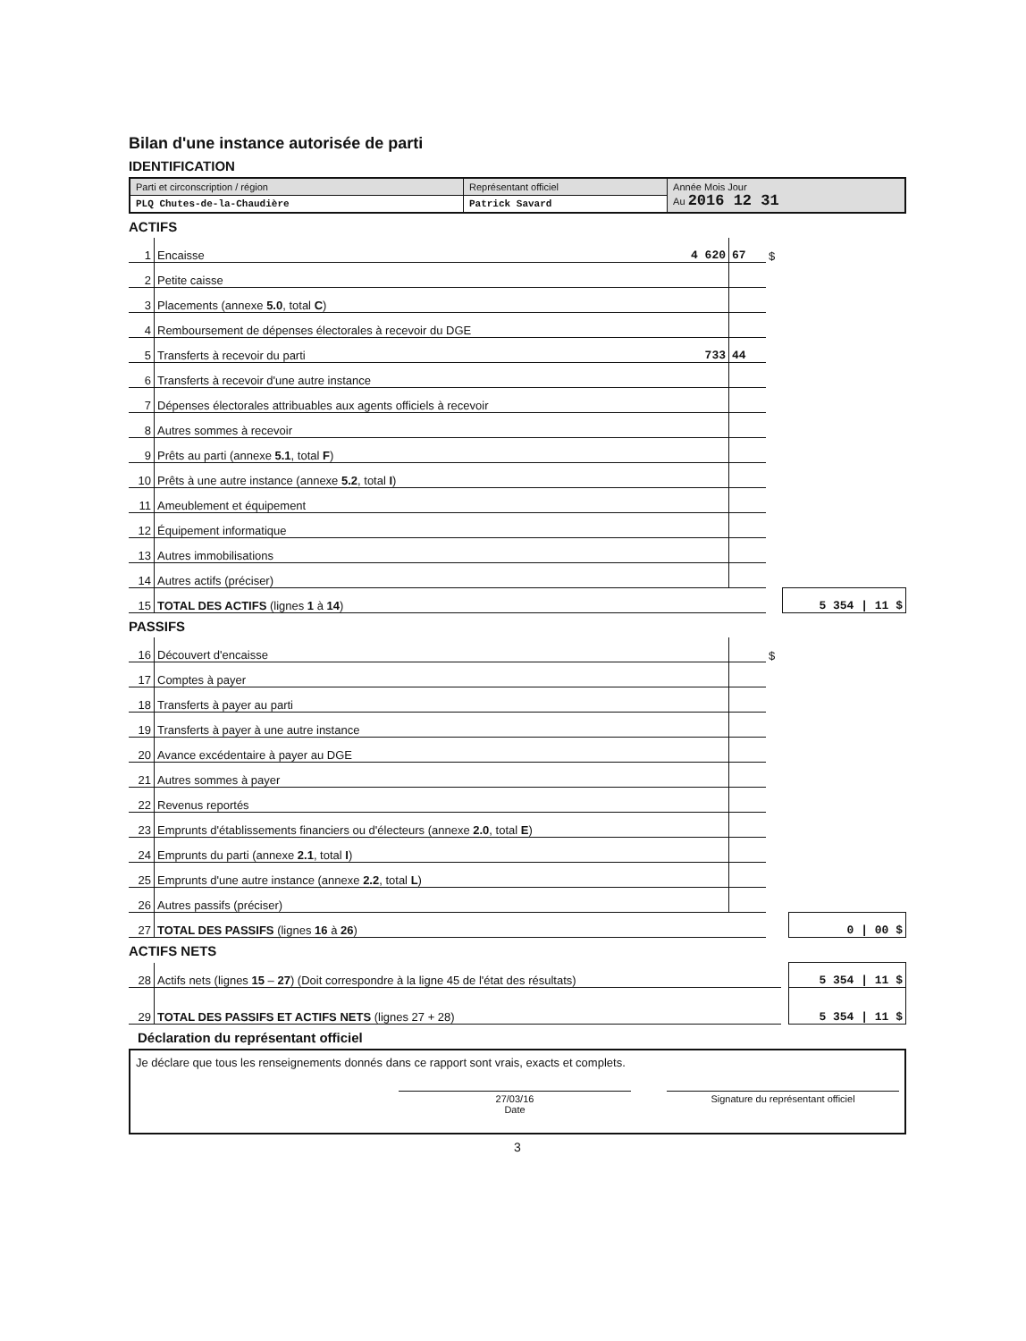Bilan d'une instance autorisée de parti
IDENTIFICATION
| Parti et circonscription / région | Représentant officiel | Année Mois Jour Au 2016 12 31 |
| PLQ Chutes-de-la-Chaudière | Patrick Savard | |
ACTIFS
| 1 | Encaisse | 4 620 | 67 | $ | |
| 2 | Petite caisse | | | | |
| 3 | Placements (annexe 5.0 , total C ) | | | | |
| 4 | Remboursement de dépenses électorales à recevoir du DGE | | | | |
| 5 | Transferts à recevoir du parti | 733 | 44 | | |
| 6 | Transferts à recevoir d'une autre instance | | | | |
| 7 | Dépenses électorales attribuables aux agents officiels à recevoir | | | | |
| 8 | Autres sommes à recevoir | | | | |
| 9 | Prêts au parti (annexe 5.1 , total F ) | | | | |
| 10 | Prêts à une autre instance (annexe 5.2 , total I ) | | | | |
| 11 | Ameublement et équipement | | | | |
| 12 | Équipement informatique | | | | |
| 13 | Autres immobilisations | | | | |
| 14 | Autres actifs (préciser) | | | | |
| 15 | TOTAL DES ACTIFS (lignes 1 à 14 ) | | | | 5 354 / 11 $ |
PASSIFS
| 16 | Découvert d'encaisse | | | $ | |
| 17 | Comptes à payer | | | | |
| 18 | Transferts à payer au parti | | | | |
| 19 | Transferts à payer à une autre instance | | | | |
| 20 | Avance excédentaire à payer au DGE | | | | |
| 21 | Autres sommes à payer | | | | |
| 22 | Revenus reportés | | | | |
| 23 | Emprunts d'établissements financiers ou d'électeurs (annexe 2.0 , total E ) | | | | |
| 24 | Emprunts du parti (annexe 2.1 , total I ) | | | | |
| 25 | Emprunts d'une autre instance (annexe 2.2 , total L ) | | | | |
| 26 | Autres passifs (préciser) | | | | |
| 27 | TOTAL DES PASSIFS (lignes 16 à 26 ) | | | | 0 / 00 $ |
ACTIFS NETS
| 28 | Actifs nets (lignes 15 – 27 ) (Doit correspondre à la ligne 45 de l'état des résultats) | | 5 354 / 11 $ |
| 29 | TOTAL DES PASSIFS ET ACTIFS NETS (lignes 27 + 28) | | 5 354 / 11 $ |
Déclaration du représentant officiel
Je déclare que tous les renseignements donnés dans ce rapport sont vrais, exacts et complets.
27/03/16
Date Signature du représentant officiel
3